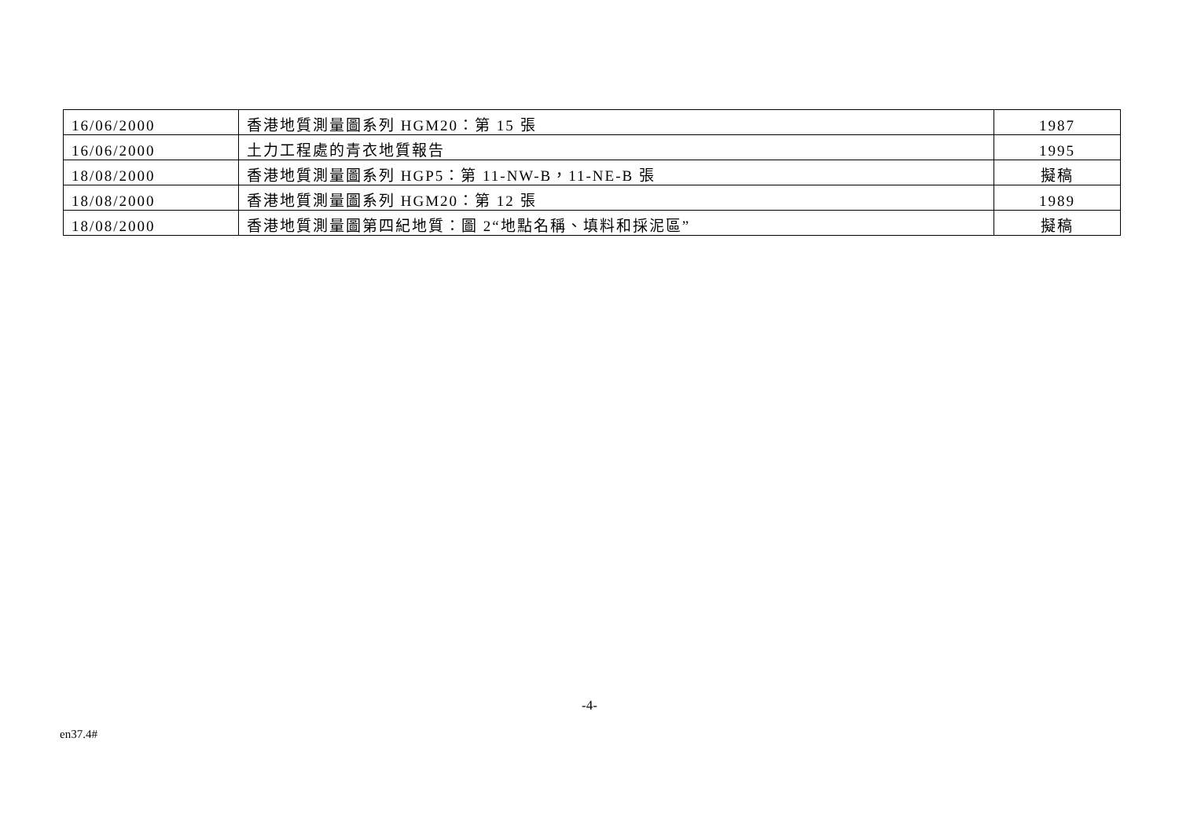| 16/06/2000 | 香港地質測量圖系列 HGM20：第 15 張 | 1987 |
| 16/06/2000 | 土力工程處的青衣地質報告 | 1995 |
| 18/08/2000 | 香港地質測量圖系列 HGP5：第 11-NW-B，11-NE-B 張 | 擬稿 |
| 18/08/2000 | 香港地質測量圖系列 HGM20：第 12 張 | 1989 |
| 18/08/2000 | 香港地質測量圖第四紀地質：圖 2“地點名稱、填料和採泥區” | 擬稿 |
-4-
en37.4#